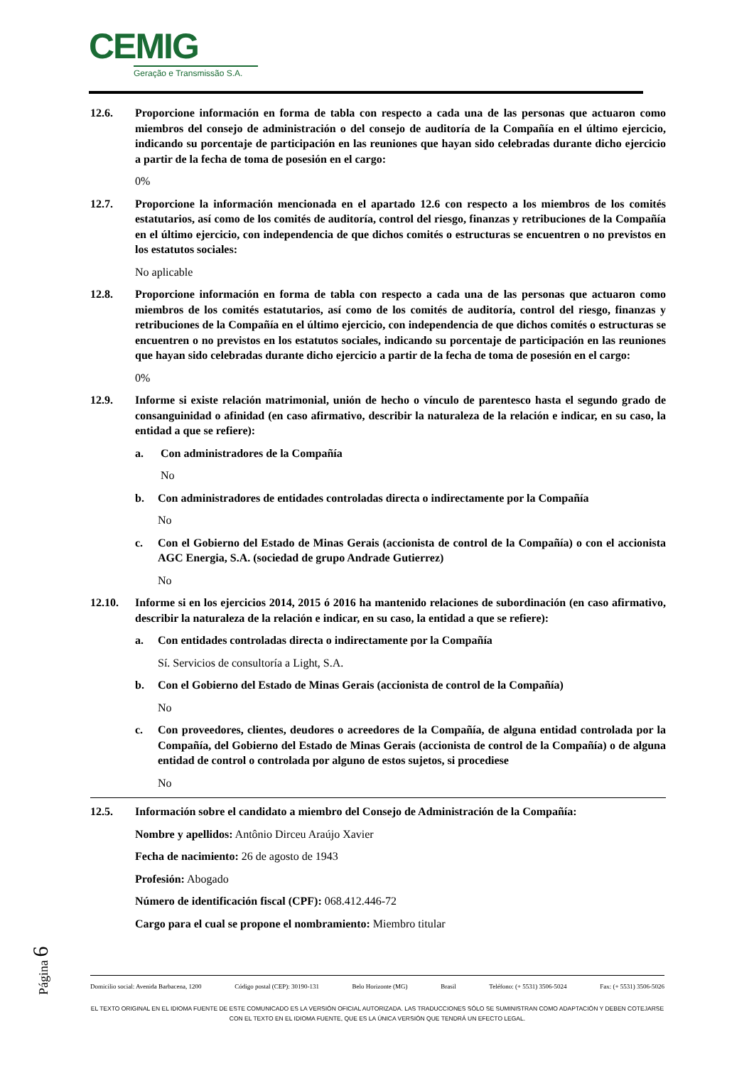CEMIG
Geração e Transmissão S.A.
12.6. Proporcione información en forma de tabla con respecto a cada una de las personas que actuaron como miembros del consejo de administración o del consejo de auditoría de la Compañía en el último ejercicio, indicando su porcentaje de participación en las reuniones que hayan sido celebradas durante dicho ejercicio a partir de la fecha de toma de posesión en el cargo:
0%
12.7. Proporcione la información mencionada en el apartado 12.6 con respecto a los miembros de los comités estatutarios, así como de los comités de auditoría, control del riesgo, finanzas y retribuciones de la Compañía en el último ejercicio, con independencia de que dichos comités o estructuras se encuentren o no previstos en los estatutos sociales:
No aplicable
12.8. Proporcione información en forma de tabla con respecto a cada una de las personas que actuaron como miembros de los comités estatutarios, así como de los comités de auditoría, control del riesgo, finanzas y retribuciones de la Compañía en el último ejercicio, con independencia de que dichos comités o estructuras se encuentren o no previstos en los estatutos sociales, indicando su porcentaje de participación en las reuniones que hayan sido celebradas durante dicho ejercicio a partir de la fecha de toma de posesión en el cargo:
0%
12.9. Informe si existe relación matrimonial, unión de hecho o vínculo de parentesco hasta el segundo grado de consanguinidad o afinidad (en caso afirmativo, describir la naturaleza de la relación e indicar, en su caso, la entidad a que se refiere):
a. Con administradores de la Compañía
No
b. Con administradores de entidades controladas directa o indirectamente por la Compañía
No
c. Con el Gobierno del Estado de Minas Gerais (accionista de control de la Compañía) o con el accionista AGC Energia, S.A. (sociedad de grupo Andrade Gutierrez)
No
12.10. Informe si en los ejercicios 2014, 2015 ó 2016 ha mantenido relaciones de subordinación (en caso afirmativo, describir la naturaleza de la relación e indicar, en su caso, la entidad a que se refiere):
a. Con entidades controladas directa o indirectamente por la Compañía
Sí. Servicios de consultoría a Light, S.A.
b. Con el Gobierno del Estado de Minas Gerais (accionista de control de la Compañía)
No
c. Con proveedores, clientes, deudores o acreedores de la Compañía, de alguna entidad controlada por la Compañía, del Gobierno del Estado de Minas Gerais (accionista de control de la Compañía) o de alguna entidad de control o controlada por alguno de estos sujetos, si procediese
No
12.5. Información sobre el candidato a miembro del Consejo de Administración de la Compañía:
Nombre y apellidos: Antônio Dirceu Araújo Xavier
Fecha de nacimiento: 26 de agosto de 1943
Profesión: Abogado
Número de identificación fiscal (CPF): 068.412.446-72
Cargo para el cual se propone el nombramiento: Miembro titular
Página 6
Domicilio social: Avenida Barbacena, 1200 Código postal (CEP): 30190-131 Belo Horizonte (MG) Brasil Teléfono: (+ 5531) 3506-5024 Fax: (+ 5531) 3506-5026
EL TEXTO ORIGINAL EN EL IDIOMA FUENTE DE ESTE COMUNICADO ES LA VERSIÓN OFICIAL AUTORIZADA. LAS TRADUCCIONES SÓLO SE SUMINISTRAN COMO ADAPTACIÓN Y DEBEN COTEJARSE CON EL TEXTO EN EL IDIOMA FUENTE, QUE ES LA ÚNICA VERSIÓN QUE TENDRÁ UN EFECTO LEGAL.